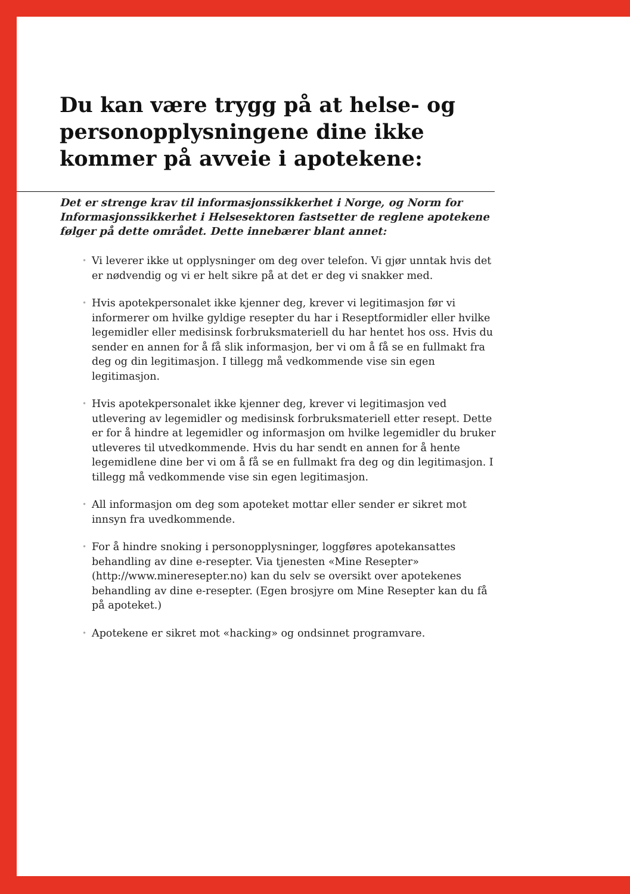Du kan være trygg på at helse- og personopplysningene dine ikke kommer på avveie i apotekene:
Det er strenge krav til informasjonssikkerhet i Norge, og Norm for Informasjonssikkerhet i Helsesektoren fastsetter de reglene apotekene følger på dette området. Dette innebærer blant annet:
• Vi leverer ikke ut opplysninger om deg over telefon. Vi gjør unntak hvis det er nødvendig og vi er helt sikre på at det er deg vi snakker med.
• Hvis apotekpersonalet ikke kjenner deg, krever vi legitimasjon før vi informerer om hvilke gyldige resepter du har i Reseptformidler eller hvilke legemidler eller medisinsk forbruksmateriell du har hentet hos oss. Hvis du sender en annen for å få slik informasjon, ber vi om å få se en fullmakt fra deg og din legitimasjon. I tillegg må vedkommende vise sin egen legitimasjon.
• Hvis apotekpersonalet ikke kjenner deg, krever vi legitimasjon ved utlevering av legemidler og medisinsk forbruksmateriell etter resept. Dette er for å hindre at legemidler og informasjon om hvilke legemidler du bruker utleveres til utvedkommende. Hvis du har sendt en annen for å hente legemidlene dine ber vi om å få se en fullmakt fra deg og din legitimasjon. I tillegg må vedkommende vise sin egen legitimasjon.
• All informasjon om deg som apoteket mottar eller sender er sikret mot innsyn fra uvedkommende.
• For å hindre snoking i personopplysninger, loggføres apotekansattes behandling av dine e-resepter. Via tjenesten «Mine Resepter» (http://www.mineresepter.no) kan du selv se oversikt over apotekenes behandling av dine e-resepter. (Egen brosjyre om Mine Resepter kan du få på apoteket.)
• Apotekene er sikret mot «hacking» og ondsinnet programvare.